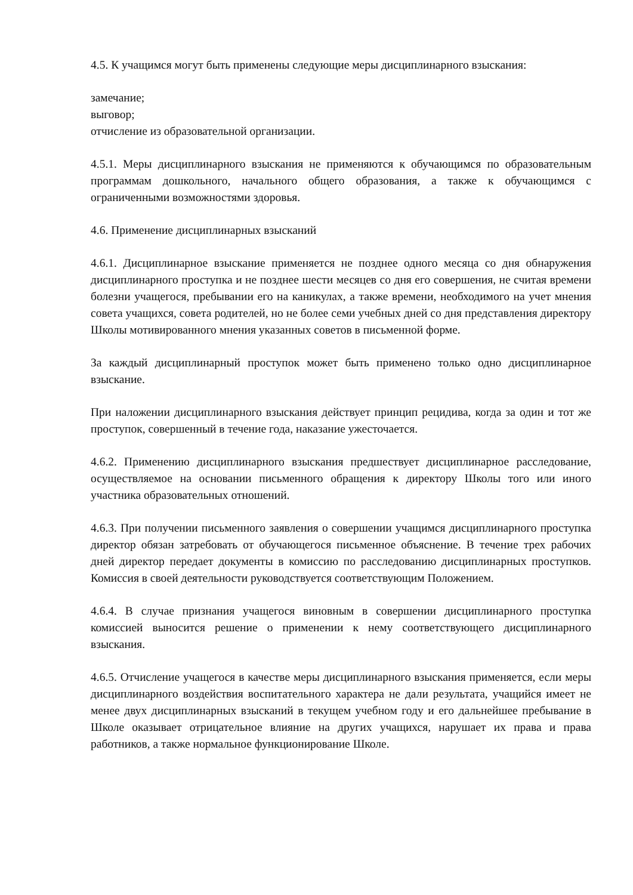4.5. К учащимся могут быть применены следующие меры дисциплинарного взыскания:
замечание;
выговор;
отчисление из образовательной организации.
4.5.1. Меры дисциплинарного взыскания не применяются к обучающимся по образовательным программам дошкольного, начального общего образования, а также к обучающимся с ограниченными возможностями здоровья.
4.6. Применение дисциплинарных взысканий
4.6.1. Дисциплинарное взыскание применяется не позднее одного месяца со дня обнаружения дисциплинарного проступка и не позднее шести месяцев со дня его совершения, не считая времени болезни учащегося, пребывании его на каникулах, а также времени, необходимого на учет мнения совета учащихся, совета родителей, но не более семи учебных дней со дня представления директору Школы мотивированного мнения указанных советов в письменной форме.
За каждый дисциплинарный проступок может быть применено только одно дисциплинарное взыскание.
При наложении дисциплинарного взыскания действует принцип рецидива, когда за один и тот же проступок, совершенный в течение года, наказание ужесточается.
4.6.2. Применению дисциплинарного взыскания предшествует дисциплинарное расследование, осуществляемое на основании письменного обращения к директору Школы того или иного участника образовательных отношений.
4.6.3. При получении письменного заявления о совершении учащимся дисциплинарного проступка директор обязан затребовать от обучающегося письменное объяснение. В течение трех рабочих дней директор передает документы в комиссию по расследованию дисциплинарных проступков. Комиссия в своей деятельности руководствуется соответствующим Положением.
4.6.4. В случае признания учащегося виновным в совершении дисциплинарного проступка комиссией выносится решение о применении к нему соответствующего дисциплинарного взыскания.
4.6.5. Отчисление учащегося в качестве меры дисциплинарного взыскания применяется, если меры дисциплинарного воздействия воспитательного характера не дали результата, учащийся имеет не менее двух дисциплинарных взысканий в текущем учебном году и его дальнейшее пребывание в Школе оказывает отрицательное влияние на других учащихся, нарушает их права и права работников, а также нормальное функционирование Школе.